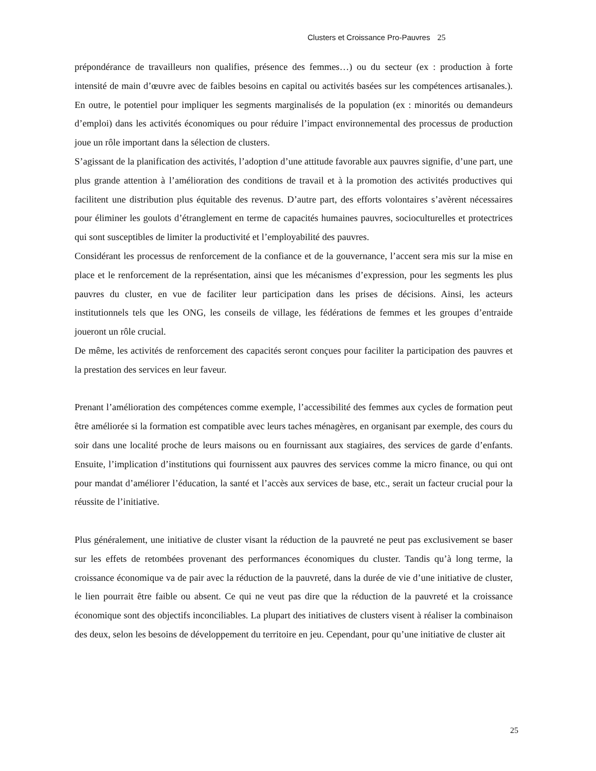Clusters et Croissance Pro-Pauvres 25
prépondérance de travailleurs non qualifies, présence des femmes…) ou du secteur (ex : production à forte intensité de main d’œuvre avec de faibles besoins en capital ou activités basées sur les compétences artisanales.). En outre, le potentiel pour impliquer les segments marginalisés de la population (ex : minorités ou demandeurs d’emploi) dans les activités économiques ou pour réduire l’impact environnemental des processus de production joue un rôle important dans la sélection de clusters.
S’agissant de la planification des activités, l’adoption d’une attitude favorable aux pauvres signifie, d’une part, une plus grande attention à l’amélioration des conditions de travail et à la promotion des activités productives qui facilitent une distribution plus équitable des revenus. D’autre part, des efforts volontaires s’avèrent nécessaires pour éliminer les goulots d’étranglement en terme de capacités humaines pauvres, socioculturelles et protectrices qui sont susceptibles de limiter la productivité et l’employabilité des pauvres.
Considérant les processus de renforcement de la confiance et de la gouvernance, l’accent sera mis sur la mise en place et le renforcement de la représentation, ainsi que les mécanismes d’expression, pour les segments les plus pauvres du cluster, en vue de faciliter leur participation dans les prises de décisions. Ainsi, les acteurs institutionnels tels que les ONG, les conseils de village, les fédérations de femmes et les groupes d’entraide joueront un rôle crucial.
De même, les activités de renforcement des capacités seront conçues pour faciliter la participation des pauvres et la prestation des services en leur faveur.
Prenant l’amélioration des compétences comme exemple, l’accessibilité des femmes aux cycles de formation peut être améliorée si la formation est compatible avec leurs taches ménagères, en organisant par exemple, des cours du soir dans une localité proche de leurs maisons ou en fournissant aux stagiaires, des services de garde d’enfants. Ensuite, l’implication d’institutions qui fournissent aux pauvres des services comme la micro finance, ou qui ont pour mandat d’améliorer l’éducation, la santé et l’accès aux services de base, etc., serait un facteur crucial pour la réussite de l’initiative.
Plus généralement, une initiative de cluster visant la réduction de la pauvreté ne peut pas exclusivement se baser sur les effets de retombées provenant des performances économiques du cluster. Tandis qu’à long terme, la croissance économique va de pair avec la réduction de la pauvreté, dans la durée de vie d’une initiative de cluster, le lien pourrait être faible ou absent. Ce qui ne veut pas dire que la réduction de la pauvreté et la croissance économique sont des objectifs inconciliables. La plupart des initiatives de clusters visent à réaliser la combinaison des deux, selon les besoins de développement du territoire en jeu. Cependant, pour qu’une initiative de cluster ait
25